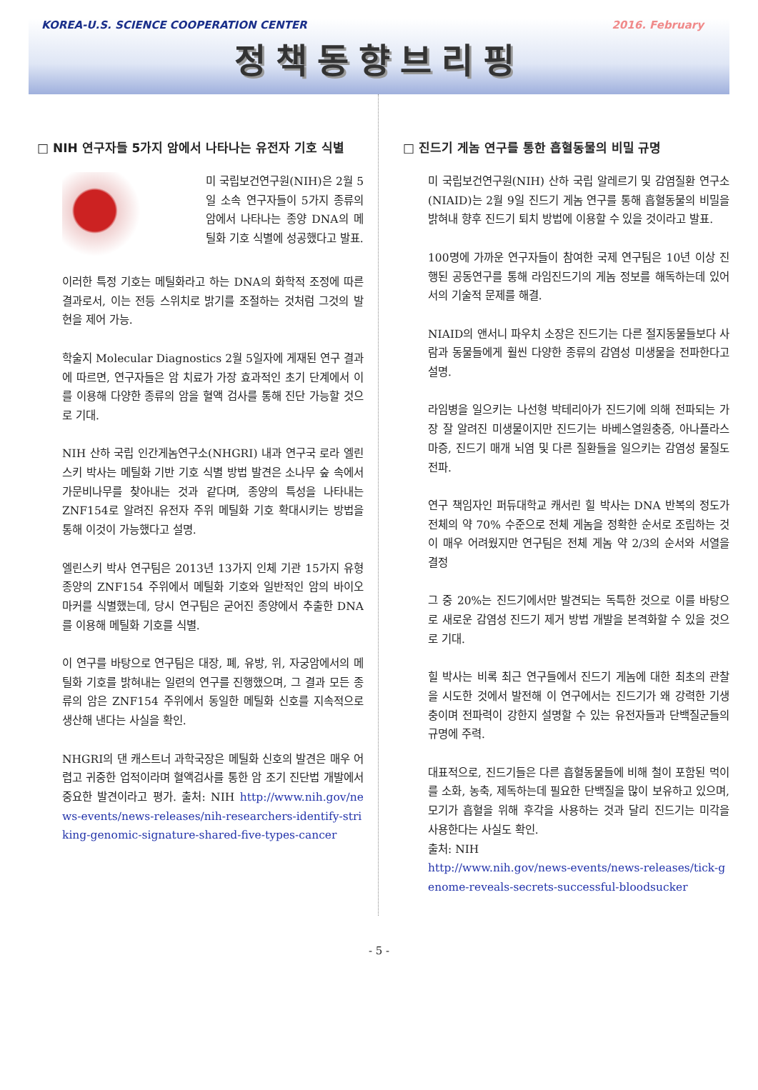KOREA-U.S. SCIENCE COOPERATION CENTER 2016. February
정책동향브리핑
□ NIH 연구자들 5가지 암에서 나타나는 유전자 기호 식별
미 국립보건연구원(NIH)은 2월 5일 소속 연구자들이 5가지 종류의 암에서 나타나는 종양 DNA의 메틸화 기호 식별에 성공했다고 발표.
이러한 특정 기호는 메틸화라고 하는 DNA의 화학적 조정에 따른 결과로서, 이는 전등 스위치로 밝기를 조절하는 것처럼 그것의 발현을 제어 가능.
학술지 Molecular Diagnostics 2월 5일자에 게재된 연구 결과에 따르면, 연구자들은 암 치료가 가장 효과적인 초기 단계에서 이를 이용해 다양한 종류의 암을 혈액 검사를 통해 진단 가능할 것으로 기대.
NIH 산하 국립 인간게놈연구소(NHGRI) 내과 연구국 로라 엘린스키 박사는 메틸화 기반 기호 식별 방법 발견은 소나무 숲 속에서 가문비나무를 찾아내는 것과 같다며, 종양의 특성을 나타내는 ZNF154로 알려진 유전자 주위 메틸화 기호 확대시키는 방법을 통해 이것이 가능했다고 설명.
엘린스키 박사 연구팀은 2013년 13가지 인체 기관 15가지 유형 종양의 ZNF154 주위에서 메틸화 기호와 일반적인 암의 바이오 마커를 식별했는데, 당시 연구팀은 굳어진 종양에서 추출한 DNA를 이용해 메틸화 기호를 식별.
이 연구를 바탕으로 연구팀은 대장, 폐, 유방, 위, 자궁암에서의 메틸화 기호를 밝혀내는 일련의 연구를 진행했으며, 그 결과 모든 종류의 암은 ZNF154 주위에서 동일한 메틸화 신호를 지속적으로 생산해 낸다는 사실을 확인.
NHGRI의 댄 캐스트너 과학국장은 메틸화 신호의 발견은 매우 어렵고 귀중한 업적이라며 혈액검사를 통한 암 조기 진단법 개발에서 중요한 발견이라고 평가. 출처: NIH http://www.nih.gov/news-events/news-releases/nih-researchers-identify-striking-genomic-signature-shared-five-types-cancer
□ 진드기 게놈 연구를 통한 흡혈동물의 비밀 규명
미 국립보건연구원(NIH) 산하 국립 알레르기 및 감염질환 연구소(NIAID)는 2월 9일 진드기 게놈 연구를 통해 흡혈동물의 비밀을 밝혀내 향후 진드기 퇴치 방법에 이용할 수 있을 것이라고 발표.
100명에 가까운 연구자들이 참여한 국제 연구팀은 10년 이상 진행된 공동연구를 통해 라임진드기의 게놈 정보를 해독하는데 있어서의 기술적 문제를 해결.
NIAID의 앤서니 파우치 소장은 진드기는 다른 절지동물들보다 사람과 동물들에게 훨씬 다양한 종류의 감염성 미생물을 전파한다고 설명.
라임병을 일으키는 나선형 박테리아가 진드기에 의해 전파되는 가장 잘 알려진 미생물이지만 진드기는 바베스열원충증, 아나플라스마증, 진드기 매개 뇌염 및 다른 질환들을 일으키는 감염성 물질도 전파.
연구 책임자인 퍼듀대학교 캐서린 힐 박사는 DNA 반복의 정도가 전체의 약 70% 수준으로 전체 게놈을 정확한 순서로 조립하는 것이 매우 어려웠지만 연구팀은 전체 게놈 약 2/3의 순서와 서열을 결정
그 중 20%는 진드기에서만 발견되는 독특한 것으로 이를 바탕으로 새로운 감염성 진드기 제거 방법 개발을 본격화할 수 있을 것으로 기대.
힐 박사는 비록 최근 연구들에서 진드기 게놈에 대한 최초의 관찰을 시도한 것에서 발전해 이 연구에서는 진드기가 왜 강력한 기생충이며 전파력이 강한지 설명할 수 있는 유전자들과 단백질군들의 규명에 주력.
대표적으로, 진드기들은 다른 흡혈동물들에 비해 철이 포함된 먹이를 소화, 농축, 제독하는데 필요한 단백질을 많이 보유하고 있으며, 모기가 흡혈을 위해 후각을 사용하는 것과 달리 진드기는 미각을 사용한다는 사실도 확인.
출처: NIH
http://www.nih.gov/news-events/news-releases/tick-genome-reveals-secrets-successful-bloodsucker
- 5 -